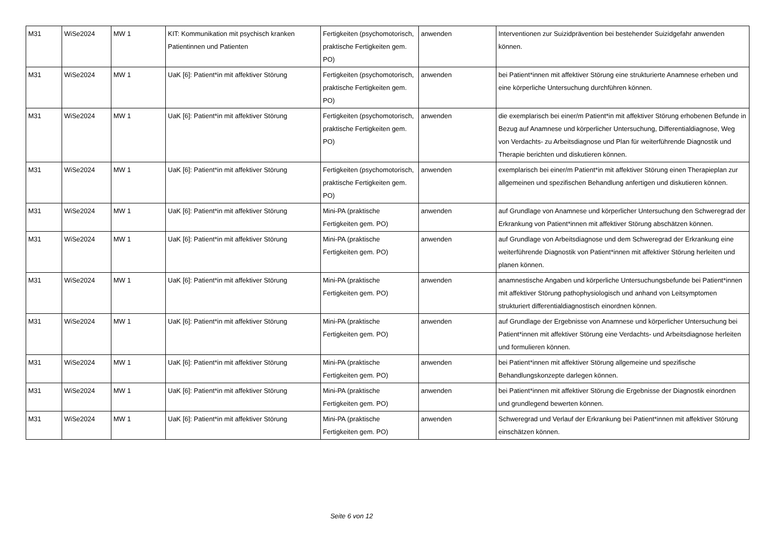| M31 | WiSe2024 | MW 1 | KIT: Kommunikation mit psychisch kranken Patientinnen und Patienten | Fertigkeiten (psychomotorisch, praktische Fertigkeiten gem. PO) | anwenden | Interventionen zur Suizidprävention bei bestehender Suizidgefahr anwenden können. |
| M31 | WiSe2024 | MW 1 | UaK [6]: Patient*in mit affektiver Störung | Fertigkeiten (psychomotorisch, praktische Fertigkeiten gem. PO) | anwenden | bei Patient*innen mit affektiver Störung eine strukturierte Anamnese erheben und eine körperliche Untersuchung durchführen können. |
| M31 | WiSe2024 | MW 1 | UaK [6]: Patient*in mit affektiver Störung | Fertigkeiten (psychomotorisch, praktische Fertigkeiten gem. PO) | anwenden | die exemplarisch bei einer/m Patient*in mit affektiver Störung erhobenen Befunde in Bezug auf Anamnese und körperlicher Untersuchung, Differentialdiagnose, Weg von Verdachts- zu Arbeitsdiagnose und Plan für weiterführende Diagnostik und Therapie berichten und diskutieren können. |
| M31 | WiSe2024 | MW 1 | UaK [6]: Patient*in mit affektiver Störung | Fertigkeiten (psychomotorisch, praktische Fertigkeiten gem. PO) | anwenden | exemplarisch bei einer/m Patient*in mit affektiver Störung einen Therapieplan zur allgemeinen und spezifischen Behandlung anfertigen und diskutieren können. |
| M31 | WiSe2024 | MW 1 | UaK [6]: Patient*in mit affektiver Störung | Mini-PA (praktische Fertigkeiten gem. PO) | anwenden | auf Grundlage von Anamnese und körperlicher Untersuchung den Schweregrad der Erkrankung von Patient*innen mit affektiver Störung abschätzen können. |
| M31 | WiSe2024 | MW 1 | UaK [6]: Patient*in mit affektiver Störung | Mini-PA (praktische Fertigkeiten gem. PO) | anwenden | auf Grundlage von Arbeitsdiagnose und dem Schweregrad der Erkrankung eine weiterführende Diagnostik von Patient*innen mit affektiver Störung herleiten und planen können. |
| M31 | WiSe2024 | MW 1 | UaK [6]: Patient*in mit affektiver Störung | Mini-PA (praktische Fertigkeiten gem. PO) | anwenden | anamnestische Angaben und körperliche Untersuchungsbefunde bei Patient*innen mit affektiver Störung pathophysiologisch und anhand von Leitsymptomen strukturiert differentialdiagnostisch einordnen können. |
| M31 | WiSe2024 | MW 1 | UaK [6]: Patient*in mit affektiver Störung | Mini-PA (praktische Fertigkeiten gem. PO) | anwenden | auf Grundlage der Ergebnisse von Anamnese und körperlicher Untersuchung bei Patient*innen mit affektiver Störung eine Verdachts- und Arbeitsdiagnose herleiten und formulieren können. |
| M31 | WiSe2024 | MW 1 | UaK [6]: Patient*in mit affektiver Störung | Mini-PA (praktische Fertigkeiten gem. PO) | anwenden | bei Patient*innen mit affektiver Störung allgemeine und spezifische Behandlungskonzepte darlegen können. |
| M31 | WiSe2024 | MW 1 | UaK [6]: Patient*in mit affektiver Störung | Mini-PA (praktische Fertigkeiten gem. PO) | anwenden | bei Patient*innen mit affektiver Störung die Ergebnisse der Diagnostik einordnen und grundlegend bewerten können. |
| M31 | WiSe2024 | MW 1 | UaK [6]: Patient*in mit affektiver Störung | Mini-PA (praktische Fertigkeiten gem. PO) | anwenden | Schweregrad und Verlauf der Erkrankung bei Patient*innen mit affektiver Störung einschätzen können. |
Seite 6 von 12